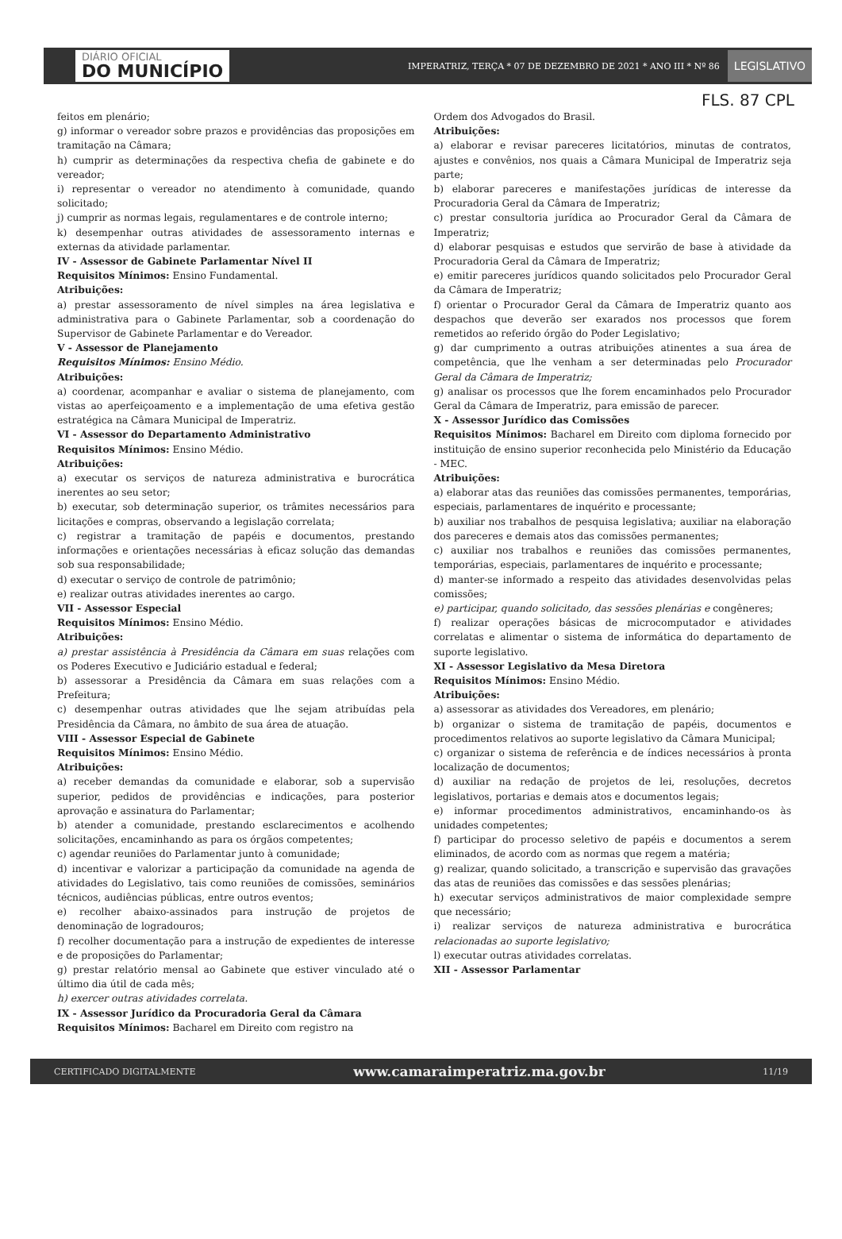DIÁRIO OFICIAL
DO MUNICÍPIO
IMPERATRIZ, TERÇA * 07 DE DEZEMBRO DE 2021 * ANO III * Nº 86
LEGISLATIVO
FLS. 87 CPL
feitos em plenário;
g) informar o vereador sobre prazos e providências das proposições em tramitação na Câmara;
h) cumprir as determinações da respectiva chefia de gabinete e do vereador;
i) representar o vereador no atendimento à comunidade, quando solicitado;
j) cumprir as normas legais, regulamentares e de controle interno;
k) desempenhar outras atividades de assessoramento internas e externas da atividade parlamentar.
IV - Assessor de Gabinete Parlamentar Nível II
Requisitos Mínimos: Ensino Fundamental.
Atribuições:
a) prestar assessoramento de nível simples na área legislativa e administrativa para o Gabinete Parlamentar, sob a coordenação do Supervisor de Gabinete Parlamentar e do Vereador.
V - Assessor de Planejamento
Requisitos Mínimos: Ensino Médio.
Atribuições:
a) coordenar, acompanhar e avaliar o sistema de planejamento, com vistas ao aperfeiçoamento e a implementação de uma efetiva gestão estratégica na Câmara Municipal de Imperatriz.
VI - Assessor do Departamento Administrativo
Requisitos Mínimos: Ensino Médio.
Atribuições:
a) executar os serviços de natureza administrativa e burocrática inerentes ao seu setor;
b) executar, sob determinação superior, os trâmites necessários para licitações e compras, observando a legislação correlata;
c) registrar a tramitação de papéis e documentos, prestando informações e orientações necessárias à eficaz solução das demandas sob sua responsabilidade;
d) executar o serviço de controle de patrimônio;
e) realizar outras atividades inerentes ao cargo.
VII - Assessor Especial
Requisitos Mínimos: Ensino Médio.
Atribuições:
a) prestar assistência à Presidência da Câmara em suas relações com os Poderes Executivo e Judiciário estadual e federal;
b) assessorar a Presidência da Câmara em suas relações com a Prefeitura;
c) desempenhar outras atividades que lhe sejam atribuídas pela Presidência da Câmara, no âmbito de sua área de atuação.
VIII - Assessor Especial de Gabinete
Requisitos Mínimos: Ensino Médio.
Atribuições:
a) receber demandas da comunidade e elaborar, sob a supervisão superior, pedidos de providências e indicações, para posterior aprovação e assinatura do Parlamentar;
b) atender a comunidade, prestando esclarecimentos e acolhendo solicitações, encaminhando as para os órgãos competentes;
c) agendar reuniões do Parlamentar junto à comunidade;
d) incentivar e valorizar a participação da comunidade na agenda de atividades do Legislativo, tais como reuniões de comissões, seminários técnicos, audiências públicas, entre outros eventos;
e) recolher abaixo-assinados para instrução de projetos de denominação de logradouros;
f) recolher documentação para a instrução de expedientes de interesse e de proposições do Parlamentar;
g) prestar relatório mensal ao Gabinete que estiver vinculado até o último dia útil de cada mês;
h) exercer outras atividades correlata.
IX - Assessor Jurídico da Procuradoria Geral da Câmara
Requisitos Mínimos: Bacharel em Direito com registro na
Ordem dos Advogados do Brasil.
Atribuições:
a) elaborar e revisar pareceres licitatórios, minutas de contratos, ajustes e convênios, nos quais a Câmara Municipal de Imperatriz seja parte;
b) elaborar pareceres e manifestações jurídicas de interesse da Procuradoria Geral da Câmara de Imperatriz;
c) prestar consultoria jurídica ao Procurador Geral da Câmara de Imperatriz;
d) elaborar pesquisas e estudos que servirão de base à atividade da Procuradoria Geral da Câmara de Imperatriz;
e) emitir pareceres jurídicos quando solicitados pelo Procurador Geral da Câmara de Imperatriz;
f) orientar o Procurador Geral da Câmara de Imperatriz quanto aos despachos que deverão ser exarados nos processos que forem remetidos ao referido órgão do Poder Legislativo;
g) dar cumprimento a outras atribuições atinentes a sua área de competência, que lhe venham a ser determinadas pelo Procurador Geral da Câmara de Imperatriz;
g) analisar os processos que lhe forem encaminhados pelo Procurador Geral da Câmara de Imperatriz, para emissão de parecer.
X - Assessor Jurídico das Comissões
Requisitos Mínimos: Bacharel em Direito com diploma fornecido por instituição de ensino superior reconhecida pelo Ministério da Educação - MEC.
Atribuições:
a) elaborar atas das reuniões das comissões permanentes, temporárias, especiais, parlamentares de inquérito e processante;
b) auxiliar nos trabalhos de pesquisa legislativa; auxiliar na elaboração dos pareceres e demais atos das comissões permanentes;
c) auxiliar nos trabalhos e reuniões das comissões permanentes, temporárias, especiais, parlamentares de inquérito e processante;
d) manter-se informado a respeito das atividades desenvolvidas pelas comissões;
e) participar, quando solicitado, das sessões plenárias e congêneres;
f) realizar operações básicas de microcomputador e atividades correlatas e alimentar o sistema de informática do departamento de suporte legislativo.
XI - Assessor Legislativo da Mesa Diretora
Requisitos Mínimos: Ensino Médio.
Atribuições:
a) assessorar as atividades dos Vereadores, em plenário;
b) organizar o sistema de tramitação de papéis, documentos e procedimentos relativos ao suporte legislativo da Câmara Municipal;
c) organizar o sistema de referência e de índices necessários à pronta localização de documentos;
d) auxiliar na redação de projetos de lei, resoluções, decretos legislativos, portarias e demais atos e documentos legais;
e) informar procedimentos administrativos, encaminhando-os às unidades competentes;
f) participar do processo seletivo de papéis e documentos a serem eliminados, de acordo com as normas que regem a matéria;
g) realizar, quando solicitado, a transcrição e supervisão das gravações das atas de reuniões das comissões e das sessões plenárias;
h) executar serviços administrativos de maior complexidade sempre que necessário;
i) realizar serviços de natureza administrativa e burocrática relacionadas ao suporte legislativo;
l) executar outras atividades correlatas.
XII - Assessor Parlamentar
CERTIFICADO DIGITALMENTE www.camaraimperatriz.ma.gov.br 11/19